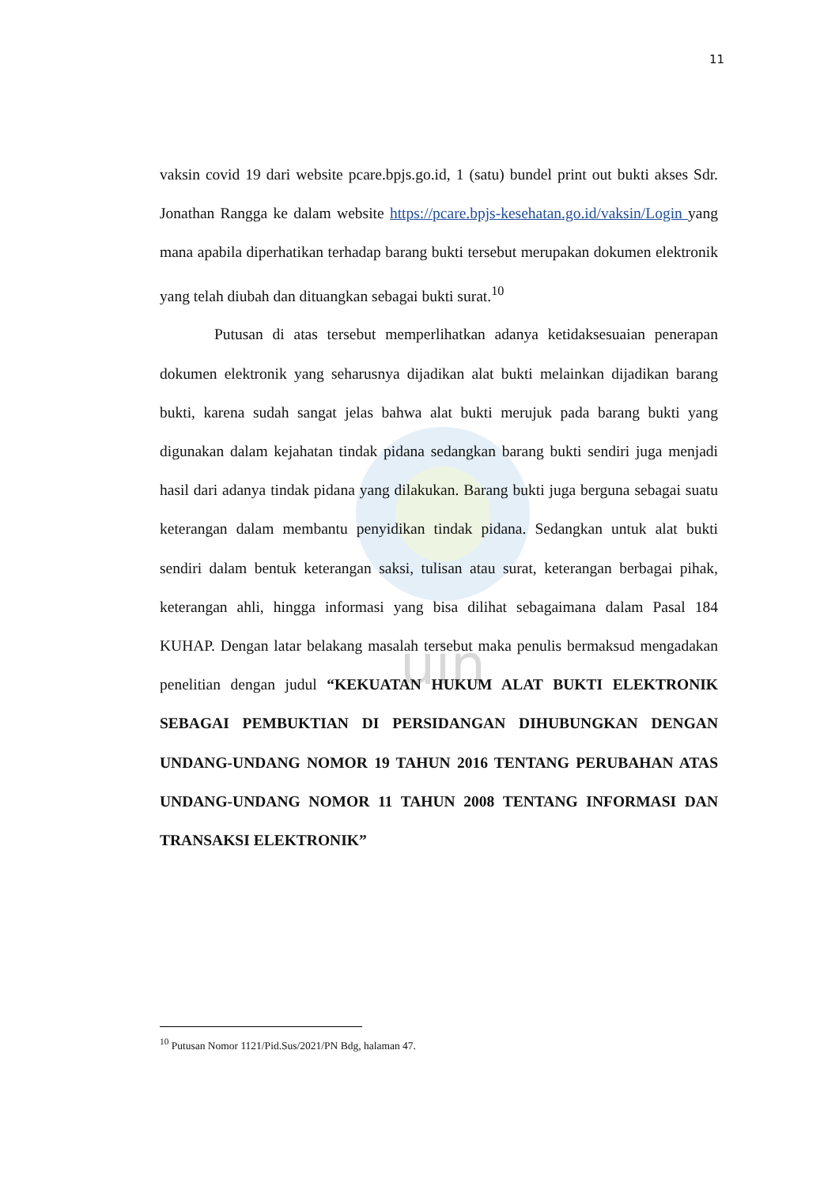uin
11
vaksin covid 19 dari website pcare.bpjs.go.id, 1 (satu) bundel print out bukti akses Sdr. Jonathan Rangga ke dalam website https://pcare.bpjs-kesehatan.go.id/vaksin/Login yang mana apabila diperhatikan terhadap barang bukti tersebut merupakan dokumen elektronik yang telah diubah dan dituangkan sebagai bukti surat.<sup>10</sup>
Putusan di atas tersebut memperlihatkan adanya ketidaksesuaian penerapan dokumen elektronik yang seharusnya dijadikan alat bukti melainkan dijadikan barang bukti, karena sudah sangat jelas bahwa alat bukti merujuk pada barang bukti yang digunakan dalam kejahatan tindak pidana sedangkan barang bukti sendiri juga menjadi hasil dari adanya tindak pidana yang dilakukan. Barang bukti juga berguna sebagai suatu keterangan dalam membantu penyidikan tindak pidana. Sedangkan untuk alat bukti sendiri dalam bentuk keterangan saksi, tulisan atau surat, keterangan berbagai pihak, keterangan ahli, hingga informasi yang bisa dilihat sebagaimana dalam Pasal 184 KUHAP. Dengan latar belakang masalah tersebut maka penulis bermaksud mengadakan penelitian dengan judul “KEKUATAN HUKUM ALAT BUKTI ELEKTRONIK SEBAGAI PEMBUKTIAN DI PERSIDANGAN DIHUBUNGKAN DENGAN UNDANG-UNDANG NOMOR 19 TAHUN 2016 TENTANG PERUBAHAN ATAS UNDANG-UNDANG NOMOR 11 TAHUN 2008 TENTANG INFORMASI DAN TRANSAKSI ELEKTRONIK”
<sup>10</sup> Putusan Nomor 1121/Pid.Sus/2021/PN Bdg, halaman 47.